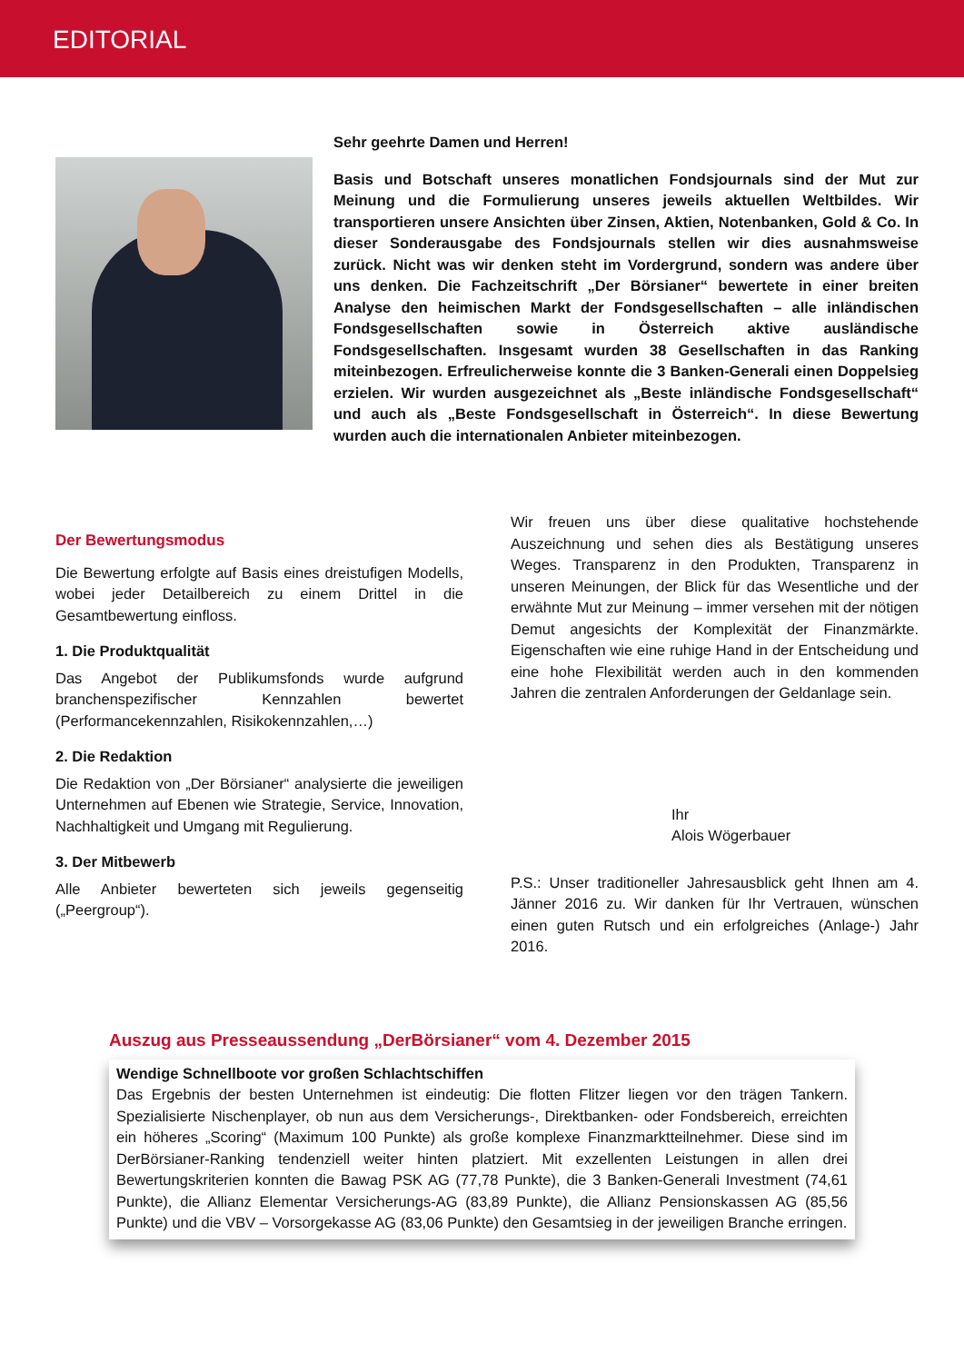EDITORIAL
Sehr geehrte Damen und Herren!
Basis und Botschaft unseres monatlichen Fondsjournals sind der Mut zur Meinung und die Formulierung unseres jeweils aktuellen Weltbildes. Wir transportieren unsere Ansichten über Zinsen, Aktien, Notenbanken, Gold & Co. In dieser Sonderausgabe des Fondsjournals stellen wir dies ausnahmsweise zurück. Nicht was wir denken steht im Vordergrund, sondern was andere über uns denken. Die Fachzeitschrift „Der Börsianer“ bewertete in einer breiten Analyse den heimischen Markt der Fondsgesellschaften – alle inländischen Fondsgesellschaften sowie in Österreich aktive ausländische Fondsgesellschaften. Insgesamt wurden 38 Gesellschaften in das Ranking miteinbezogen. Erfreulicherweise konnte die 3 Banken-Generali einen Doppelsieg erzielen. Wir wurden ausgezeichnet als „Beste inländische Fondsgesellschaft“ und auch als „Beste Fondsgesellschaft in Österreich“. In diese Bewertung wurden auch die internationalen Anbieter miteinbezogen.
Der Bewertungsmodus
Die Bewertung erfolgte auf Basis eines dreistufigen Modells, wobei jeder Detailbereich zu einem Drittel in die Gesamtbewertung einfloss.
1. Die Produktqualität
Das Angebot der Publikumsfonds wurde aufgrund branchenspezifischer Kennzahlen bewertet (Performancekennzahlen, Risikokennzahlen,…)
2. Die Redaktion
Die Redaktion von „Der Börsianer“ analysierte die jeweiligen Unternehmen auf Ebenen wie Strategie, Service, Innovation, Nachhaltigkeit und Umgang mit Regulierung.
3. Der Mitbewerb
Alle Anbieter bewerteten sich jeweils gegenseitig („Peergroup“).
Wir freuen uns über diese qualitative hochstehende Auszeichnung und sehen dies als Bestätigung unseres Weges. Transparenz in den Produkten, Transparenz in unseren Meinungen, der Blick für das Wesentliche und der erwähnte Mut zur Meinung – immer versehen mit der nötigen Demut angesichts der Komplexität der Finanzmärkte. Eigenschaften wie eine ruhige Hand in der Entscheidung und eine hohe Flexibilität werden auch in den kommenden Jahren die zentralen Anforderungen der Geldanlage sein.
Ihr
Alois Wögerbauer
P.S.: Unser traditioneller Jahresausblick geht Ihnen am 4. Jänner 2016 zu. Wir danken für Ihr Vertrauen, wünschen einen guten Rutsch und ein erfolgreiches (Anlage-) Jahr 2016.
Auszug aus Presseaussendung „DerBörsianer“ vom 4. Dezember 2015
Wendige Schnellboote vor großen Schlachtschiffen
Das Ergebnis der besten Unternehmen ist eindeutig: Die flotten Flitzer liegen vor den trägen Tankern. Spezialisierte Nischenplayer, ob nun aus dem Versicherungs-, Direktbanken- oder Fondsbereich, erreichten ein höheres „Scoring“ (Maximum 100 Punkte) als große komplexe Finanzmarktteilnehmer. Diese sind im DerBörsianer-Ranking tendenziell weiter hinten platziert. Mit exzellenten Leistungen in allen drei Bewertungskriterien konnten die Bawag PSK AG (77,78 Punkte), die 3 Banken-Generali Investment (74,61 Punkte), die Allianz Elementar Versicherungs-AG (83,89 Punkte), die Allianz Pensionskassen AG (85,56 Punkte) und die VBV – Vorsorgekasse AG (83,06 Punkte) den Gesamtsieg in der jeweiligen Branche erringen.